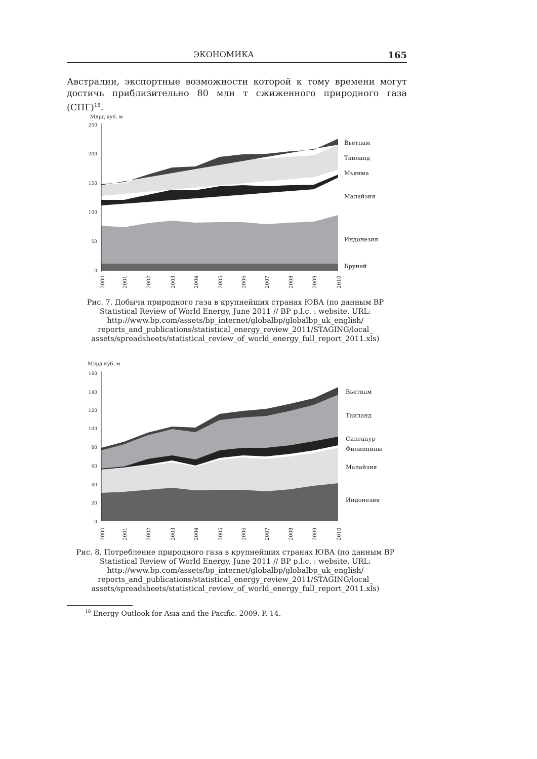ЭКОНОМИКА 165
Австралии, экспортные возможности которой к тому времени могут достичь приблизительно 80 млн т сжиженного природного газа (СПГ)<sup>18</sup>.
Млрд куб. м
250
200
150
100
50
0
Вьетнам
Таиланд
Мьянма
Малайзия
Индонезия
Бруней
2000
2001
2002
2003
2004
2005
2006
2007
2008
2009
2010
Рис. 7. Добыча природного газа в крупнейших странах ЮВА (по данным BP Statistical Review of World Energy, June 2011 // BP p.l.c. : website. URL: http://www.bp.com/assets/bp_internet/globalbp/globalbp_uk_english/ reports_and_publications/statistical_energy_review_2011/STAGING/local_ assets/spreadsheets/statistical_review_of_world_energy_full_report_2011.xls)
Млрд куб. м
160
140
120
100
80
60
40
20
0
Вьетнам
Таиланд
Сингапур
Филиппины
Малайзия
Индонезия
2000
2001
2002
2003
2004
2005
2006
2007
2008
2009
2010
Рис. 8. Потребление природного газа в крупнейших странах ЮВА (по данным BP Statistical Review of World Energy, June 2011 // BP p.l.c. : website. URL: http://www.bp.com/assets/bp_internet/globalbp/globalbp_uk_english/ reports_and_publications/statistical_energy_review_2011/STAGING/local_ assets/spreadsheets/statistical_review_of_world_energy_full_report_2011.xls)
<sup>18</sup> Energy Outlook for Asia and the Pacific. 2009. P. 14.